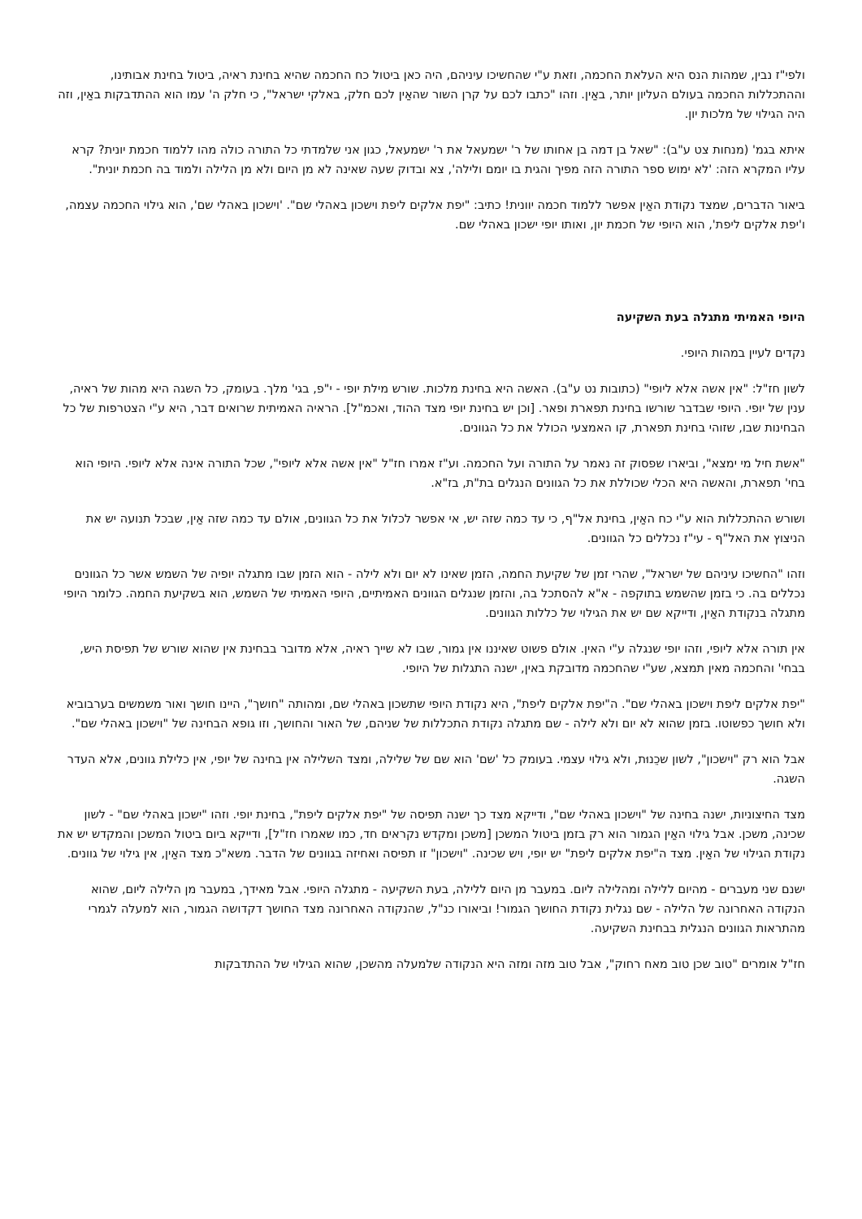ולפי"ז נבין, שמהות הנס היא העלאת החכמה, וזאת ע"י שהחשיכו עיניהם, היה כאן ביטול כח החכמה שהיא בחינת ראיה, ביטול בחינת אבותינו, וההתכללות החכמה בעולם העליון יותר, באַין. וזהו "כתבו לכם על קרן השור שהאַין לכם חלק, באלקי ישראל", כי חלק ה' עמו הוא ההתדבקות באַין, וזה היה הגילוי של מלכות יון.
איתא בגמ' (מנחות צט ע"ב): "שאל בן דמה בן אחותו של ר' ישמעאל את ר' ישמעאל, כגון אני שלמדתי כל התורה כולה מהו ללמוד חכמת יונית? קרא עליו המקרא הזה: 'לא ימוש ספר התורה הזה מפיך והגית בו יומם ולילה', צא ובדוק שעה שאינה לא מן היום ולא מן הלילה ולמוד בה חכמת יונית".
ביאור הדברים, שמצד נקודת האַין אפשר ללמוד חכמה יוונית! כתיב: "יפת אלקים ליפת וישכון באהלי שם". 'וישכון באהלי שם', הוא גילוי החכמה עצמה, ו'יפת אלקים ליפת', הוא היופי של חכמת יון, ואותו יופי ישכון באהלי שם.
היופי האמיתי מתגלה בעת השקיעה
נקדים לעיין במהות היופי.
לשון חז"ל: "אין אשה אלא ליופי" (כתובות נט ע"ב). האשה היא בחינת מלכות. שורש מילת יופי - י"פ, בגי' מלך. בעומק, כל השגה היא מהות של ראיה, ענין של יופי. היופי שבדבר שורשו בחינת תפארת ופאר. [וכן יש בחינת יופי מצד ההוד, ואכמ"ל]. הראיה האמיתית שרואים דבר, היא ע"י הצטרפות של כל הבחינות שבו, שזוהי בחינת תפארת, קו האמצעי הכולל את כל הגוונים.
"אשת חיל מי ימצא", וביארו שפסוק זה נאמר על התורה ועל החכמה. וע"ז אמרו חז"ל "אין אשה אלא ליופי", שכל התורה אינה אלא ליופי. היופי הוא בחי' תפארת, והאשה היא הכלי שכוללת את כל הגוונים הנגלים בת"ת, בז"א.
ושורש ההתכללות הוא ע"י כח האַין, בחינת אל"ף, כי עד כמה שזה יש, אי אפשר לכלול את כל הגוונים, אולם עד כמה שזה אַין, שבכל תנועה יש את הניצוץ את האל"ף - עי"ז נכללים כל הגוונים.
וזהו "החשיכו עיניהם של ישראל", שהרי זמן של שקיעת החמה, הזמן שאינו לא יום ולא לילה - הוא הזמן שבו מתגלה יופיה של השמש אשר כל הגוונים נכללים בה. כי בזמן שהשמש בתוקפה - א"א להסתכל בה, והזמן שנגלים הגוונים האמיתיים, היופי האמיתי של השמש, הוא בשקיעת החמה. כלומר היופי מתגלה בנקודת האַין, ודייקא שם יש את הגילוי של כללות הגוונים.
אין תורה אלא ליופי, וזהו יופי שנגלה ע"י האין. אולם פשוט שאיננו אין גמור, שבו לא שייך ראיה, אלא מדובר בבחינת אין שהוא שורש של תפיסת היש, בבחי' והחכמה מאין תמצא, שע"י שהחכמה מדובקת באין, ישנה התגלות של היופי.
"יפת אלקים ליפת וישכון באהלי שם". ה"יפת אלקים ליפת", היא נקודת היופי שתשכון באהלי שם, ומהותה "חושך", היינו חושך ואור משמשים בערבוביא ולא חושך כפשוטו. בזמן שהוא לא יום ולא לילה - שם מתגלה נקודת התכללות של שניהם, של האור והחושך, וזו גופא הבחינה של "וישכון באהלי שם".
אבל הוא רק "וישכון", לשון שכֵנוּת, ולא גילוי עצמי. בעומק כל 'שם' הוא שם של שלילה, ומצד השלילה אין בחינה של יופי, אין כלילת גוונים, אלא העדר השגה.
מצד החיצוניות, ישנה בחינה של "וישכון באהלי שם", ודייקא מצד כך ישנה תפיסה של "יפת אלקים ליפת", בחינת יופי. וזהו "ישכון באהלי שם" - לשון שכינה, משכן. אבל גילוי האַין הגמור הוא רק בזמן ביטול המשכן [משכן ומקדש נקראים חד, כמו שאמרו חז"ל], ודייקא ביום ביטול המשכן והמקדש יש את נקודת הגילוי של האַין. מצד ה"יפת אלקים ליפת" יש יופי, ויש שכינה. "וישכון" זו תפיסה ואחיזה בגוונים של הדבר. משא"כ מצד האַין, אין גילוי של גוונים.
ישנם שני מעברים - מהיום ללילה ומהלילה ליום. במעבר מן היום ללילה, בעת השקיעה - מתגלה היופי. אבל מאידך, במעבר מן הלילה ליום, שהוא הנקודה האחרונה של הלילה - שם נגלית נקודת החושך הגמור! וביאורו כנ"ל, שהנקודה האחרונה מצד החושך דקדושה הגמור, הוא למעלה לגמרי מהתראות הגוונים הנגלית בבחינת השקיעה.
חז"ל אומרים "טוב שכן טוב מאח רחוק", אבל טוב מזה ומזה היא הנקודה שלמעלה מהשכן, שהוא הגילוי של ההתדבקות